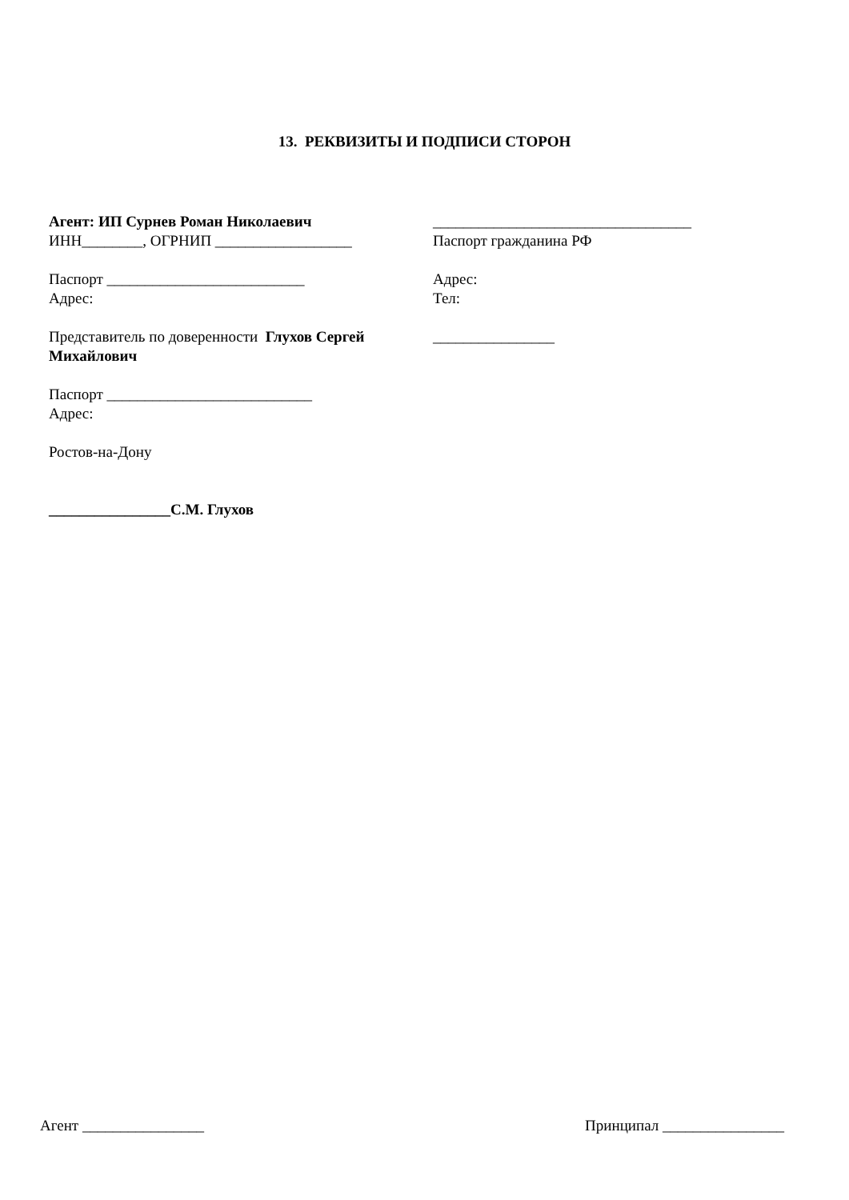13. РЕКВИЗИТЫ И ПОДПИСИ СТОРОН
Агент: ИП Сурнев Роман Николаевич
ИНН________, ОГРНИП __________________
Паспорт __________________________
Адрес:
Представитель по доверенности Глухов Сергей Михайлович
Паспорт ___________________________
Адрес:
Ростов-на-Дону
________________С.М. Глухов
__________________________________
Паспорт гражданина РФ
Адрес:
Тел:
________________
Агент ________________ Принципал ________________